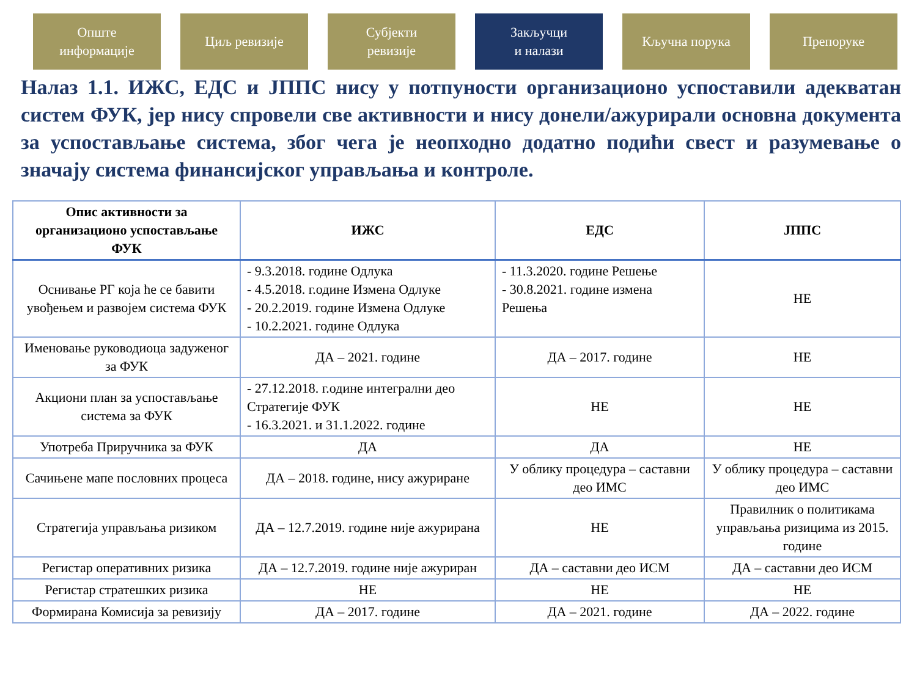Опште
информације
Циљ ревизије Субјекти
ревизије
Закључци
и налази
Кључна порука Препоруке
Налаз 1.1. ИЖС, ЕДС и ЈППС нису у потпуности организационо успоставили адекватан систем ФУК, јер нису спровели све активности и нису донели/ажурирали основна документа за успостављање система, због чега је неопходно додатно подићи свест и разумевање о значају система финансијског управљања и контроле.
| Опис активности за организационо успостављање ФУК | ИЖС | ЕДС | ЈППС |
| --- | --- | --- | --- |
| Оснивање РГ која ће се бавити увођењем и развојем система ФУК | - 9.3.2018. године Одлука - 4.5.2018. г.одине Измена Одлуке - 20.2.2019. године Измена Одлуке - 10.2.2021. године Одлука | - 11.3.2020. године Решење - 30.8.2021. године измена Решења | НЕ |
| Именовање руководиоца задуженог за ФУК | ДА – 2021. године | ДА – 2017. године | НЕ |
| Акциони план за успостављање система за ФУК | - 27.12.2018. г.одине интегрални део Стратегије ФУК - 16.3.2021. и 31.1.2022. године | НЕ | НЕ |
| Употреба Приручника за ФУК | ДА | ДА | НЕ |
| Сачињене мапе пословних процеса | ДА – 2018. године, нису ажуриране | У облику процедура – саставни део ИМС | У облику процедура – саставни део ИМС |
| Стратегија управљања ризиком | ДА – 12.7.2019. године није ажурирана | НЕ | Правилник о политикама управљања ризицима из 2015. године |
| Регистар оперативних ризика | ДА – 12.7.2019. године није ажуриран | ДА – саставни део ИСМ | ДА – саставни део ИСМ |
| Регистар стратешких ризика | НЕ | НЕ | НЕ |
| Формирана Комисија за ревизију | ДА – 2017. године | ДА – 2021. године | ДА – 2022. године |